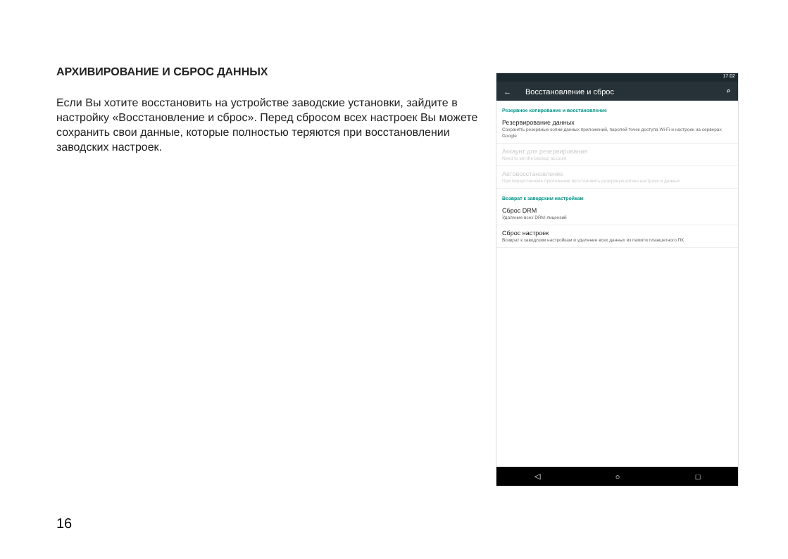АРХИВИРОВАНИЕ И СБРОС ДАННЫХ
Если Вы хотите восстановить на устройстве заводские установки, зайдите в настройку «Восстановление и сброс». Перед сбросом всех настроек Вы можете сохранить свои данные, которые полностью теряются при восстановлении заводских настроек.
17:02
← Восстановление и сброс ⌕
Резервное копирование и восстановление
Резервирование данных
Сохранять резервные копии данных приложений, паролей точек доступа Wi-Fi и настроек на серверах Google
Аккаунт для резервирования
Need to set the backup account
Автовосстановление
При переустановке приложения восстановить резервную копию настроек и данных
Возврат к заводским настройкам
Сброс DRM
Удаление всех DRM-лицензий
Сброс настроек
Возврат к заводским настройкам и удаление всех данных из памяти планшетного ПК
◁ ○ □
16